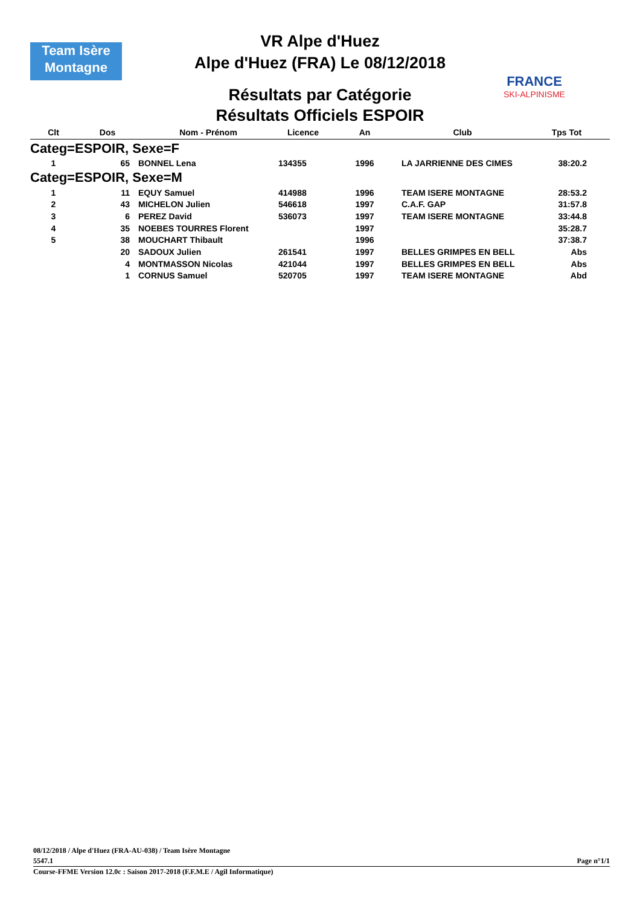Team Isère
Montagne
FRANCE
SKI-ALPINISME
VR Alpe d'Huez
Alpe d'Huez (FRA) Le 08/12/2018
Résultats par Catégorie
Résultats Officiels ESPOIR
| Clt | Dos | Nom - Prénom | Licence | An | Club | Tps Tot |
| --- | --- | --- | --- | --- | --- | --- |
| Categ=ESPOIR, Sexe=F | | | | | | |
| 1 | 65 | BONNEL Lena | 134355 | 1996 | LA JARRIENNE DES CIMES | 38:20.2 |
| Categ=ESPOIR, Sexe=M | | | | | | |
| 1 | 11 | EQUY Samuel | 414988 | 1996 | TEAM ISERE MONTAGNE | 28:53.2 |
| 2 | 43 | MICHELON Julien | 546618 | 1997 | C.A.F. GAP | 31:57.8 |
| 3 | 6 | PEREZ David | 536073 | 1997 | TEAM ISERE MONTAGNE | 33:44.8 |
| 4 | 35 | NOEBES TOURRES Florent | | 1997 | | 35:28.7 |
| 5 | 38 | MOUCHART Thibault | | 1996 | | 37:38.7 |
| | 20 | SADOUX Julien | 261541 | 1997 | BELLES GRIMPES EN BELL | Abs |
| | 4 | MONTMASSON Nicolas | 421044 | 1997 | BELLES GRIMPES EN BELL | Abs |
| | 1 | CORNUS Samuel | 520705 | 1997 | TEAM ISERE MONTAGNE | Abd |
08/12/2018 / Alpe d'Huez (FRA-AU-038) / Team Isère Montagne
5547.1
Page n°1/1
Course-FFME Version 12.0c : Saison 2017-2018 (F.F.M.E / Agil Informatique)